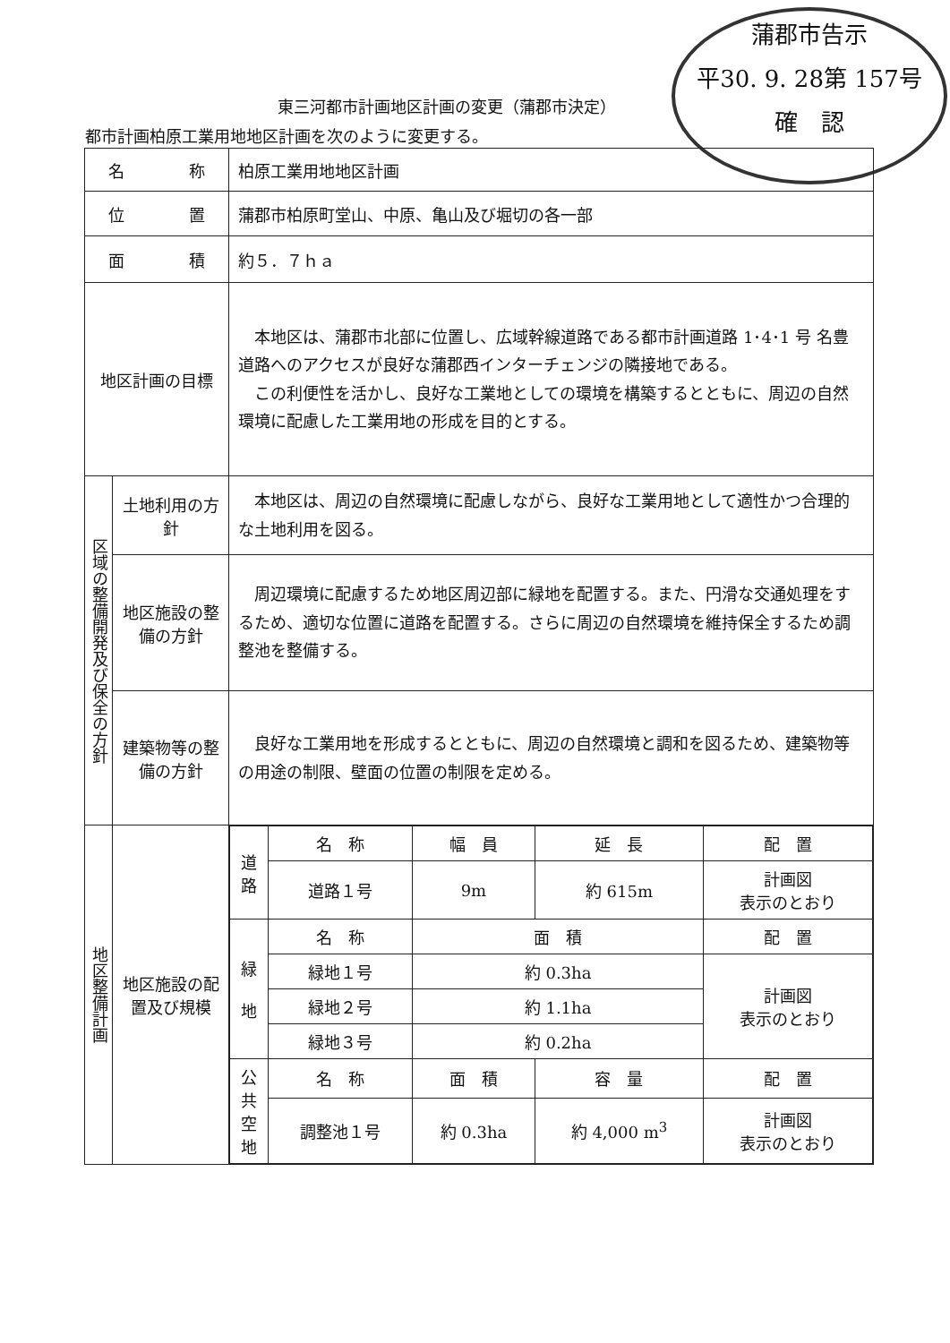蒲郡市告示
平30. 9. 28第 157号
確　認
東三河都市計画地区計画の変更（蒲郡市決定）
都市計画柏原工業用地地区計画を次のように変更する。
| 名 称 | | 柏原工業用地地区計画 |
| 位 置 | | 蒲郡市柏原町堂山、中原、亀山及び堀切の各一部 |
| 面 積 | | 約５．７ｈａ |
| 地区計画の目標 | | 本地区は、蒲郡市北部に位置し、広域幹線道路である都市計画道路 1･4･1 号 名豊道路へのアクセスが良好な蒲郡西インターチェンジの隣接地である。 この利便性を活かし、良好な工業地としての環境を構築するとともに、周辺の自然環境に配慮した工業用地の形成を目的とする。 |
| 区域の整備開発及び保全の方針 | 土地利用の方針 | 本地区は、周辺の自然環境に配慮しながら、良好な工業用地として適性かつ合理的な土地利用を図る。 |
| | 地区施設の整備の方針 | 周辺環境に配慮するため地区周辺部に緑地を配置する。また、円滑な交通処理をするため、適切な位置に道路を配置する。さらに周辺の自然環境を維持保全するため調整池を整備する。 |
| | 建築物等の整備の方針 | 良好な工業用地を形成するとともに、周辺の自然環境と調和を図るため、建築物等の用途の制限、壁面の位置の制限を定める。 |
| 地区整備計画 | 地区施設の配置及び規模 | / 道 路 / 名 称 / 幅 員 / 延 長 / 配 置 / / / 道路１号 / 9m / 約 615m / 計画図 表示のとおり / / 緑 地 / 名 称 / 面 積 / / 配 置 / / / 緑地１号 / 約 0.3ha / / 計画図 表示のとおり / / / 緑地２号 / 約 1.1ha / / / / / 緑地３号 / 約 0.2ha / / / / 公 共 空 地 / 名 称 / 面 積 / 容 量 / 配 置 / / / 調整池１号 / 約 0.3ha / 約 4,000 m<sup>3</sup> / 計画図 表示のとおり / |